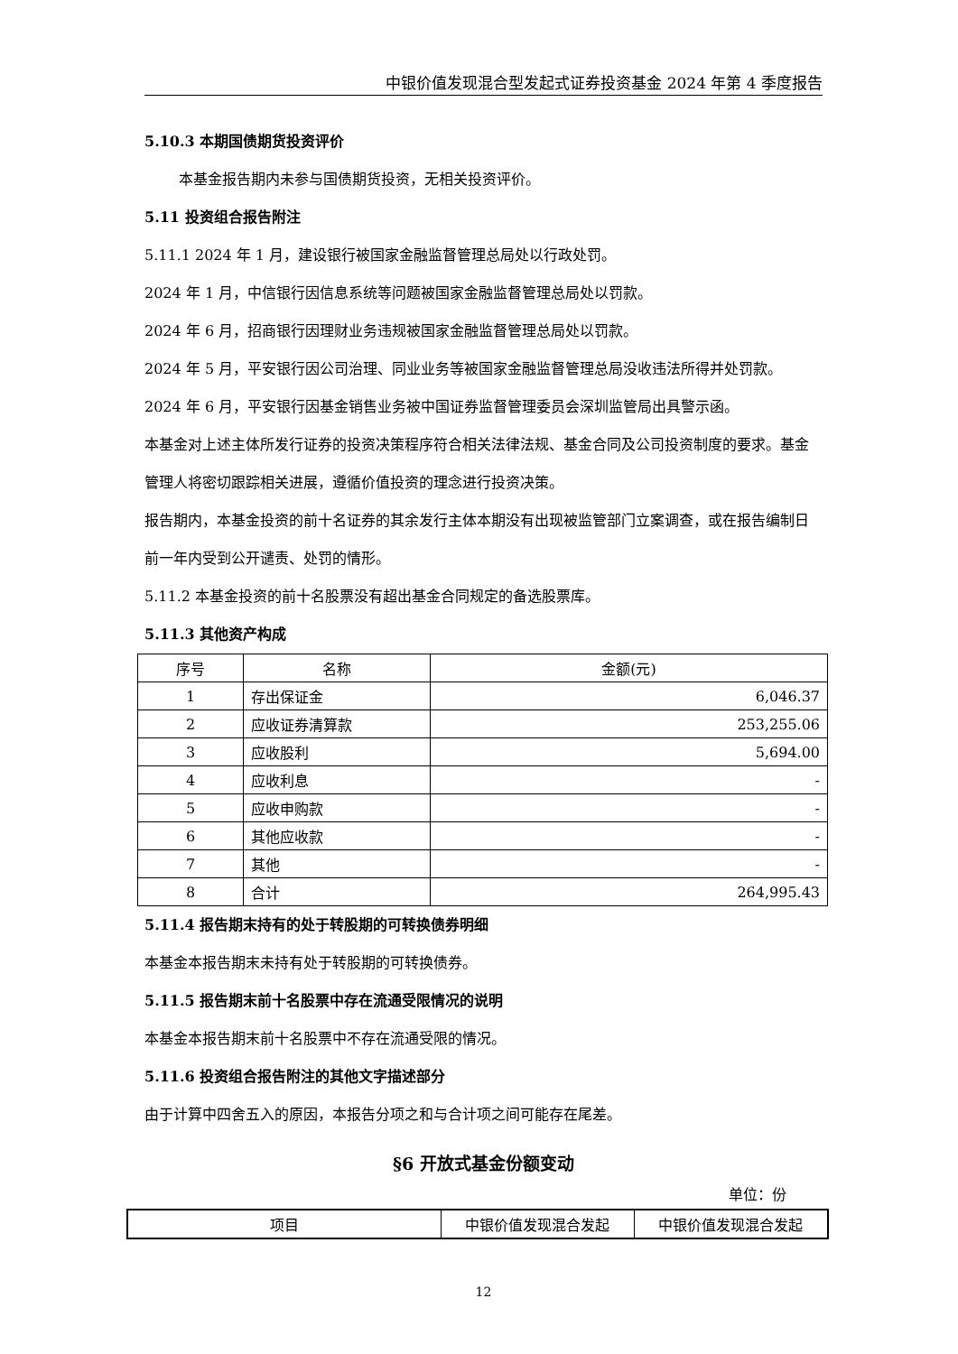中银价值发现混合型发起式证券投资基金 2024 年第 4 季度报告
5.10.3 本期国债期货投资评价
本基金报告期内未参与国债期货投资，无相关投资评价。
5.11 投资组合报告附注
5.11.1 2024 年 1 月，建设银行被国家金融监督管理总局处以行政处罚。
2024 年 1 月，中信银行因信息系统等问题被国家金融监督管理总局处以罚款。
2024 年 6 月，招商银行因理财业务违规被国家金融监督管理总局处以罚款。
2024 年 5 月，平安银行因公司治理、同业业务等被国家金融监督管理总局没收违法所得并处罚款。
2024 年 6 月，平安银行因基金销售业务被中国证券监督管理委员会深圳监管局出具警示函。
本基金对上述主体所发行证券的投资决策程序符合相关法律法规、基金合同及公司投资制度的要求。基金管理人将密切跟踪相关进展，遵循价值投资的理念进行投资决策。
报告期内，本基金投资的前十名证券的其余发行主体本期没有出现被监管部门立案调查，或在报告编制日前一年内受到公开谴责、处罚的情形。
5.11.2 本基金投资的前十名股票没有超出基金合同规定的备选股票库。
5.11.3 其他资产构成
| 序号 | 名称 | 金额(元) |
| --- | --- | --- |
| 1 | 存出保证金 | 6,046.37 |
| 2 | 应收证券清算款 | 253,255.06 |
| 3 | 应收股利 | 5,694.00 |
| 4 | 应收利息 | - |
| 5 | 应收申购款 | - |
| 6 | 其他应收款 | - |
| 7 | 其他 | - |
| 8 | 合计 | 264,995.43 |
5.11.4 报告期末持有的处于转股期的可转换债券明细
本基金本报告期末未持有处于转股期的可转换债券。
5.11.5 报告期末前十名股票中存在流通受限情况的说明
本基金本报告期末前十名股票中不存在流通受限的情况。
5.11.6 投资组合报告附注的其他文字描述部分
由于计算中四舍五入的原因，本报告分项之和与合计项之间可能存在尾差。
§6 开放式基金份额变动
单位：份
| 项目 | 中银价值发现混合发起 | 中银价值发现混合发起 |
12